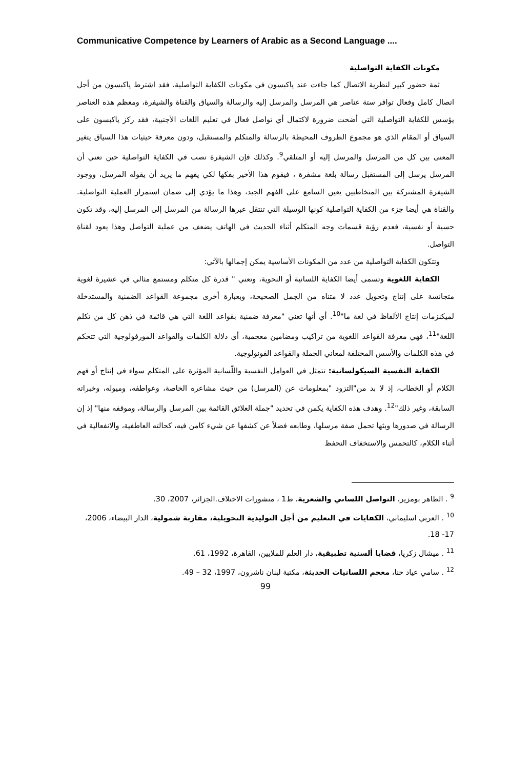Communicative Competence by Learners of Arabic as a Second Language ....
مكونات الكفاية التواصلية
ثمة حضور كبير لنظرية الاتصال كما جاءت عند ياكبسون في مكونات الكفاية التواصلية، فقد اشترط ياكبسون من أجل اتصال كامل وفعال توافر ستة عناصر هي المرسل والمرسل إليه والرسالة والسياق والقناة والشيفرة، ومعظم هذه العناصر يؤسس للكفاية التواصلية التي أضحت ضرورة لاكتمال أي تواصل فعال في تعليم اللغات الأجنبية، فقد ركز ياكبسون على السياق أو المقام الذي هو مجموع الظروف المحيطة بالرسالة والمتكلم والمستقبل، ودون معرفة حيثيات هذا السياق يتغير المعنى بين كل من المرسل والمرسل إليه أو المتلقي<sup>9</sup>. وكذلك فإن الشيفرة تصب في الكفاية التواصلية حين تعني أن المرسل يرسل إلى المستقبل رسالة بلغة مشفرة ، فيقوم هذا الأخير بفكها لكي يفهم ما يريد أن يقوله المرسل، ووجود الشيفرة المشتركة بين المتخاطبين يعين السامع على الفهم الجيد، وهذا ما يؤدي إلى ضمان استمرار العملية التواصلية. والقناة هي أيضا جزء من الكفاية التواصلية كونها الوسيلة التي تنتقل عبرها الرسالة من المرسل إلى المرسل إليه، وقد تكون حسية أو نفسية، فعدم رؤية قسمات وجه المتكلم أثناء الحديث في الهاتف يضعف من عملية التواصل وهذا يعود لقناة التواصل.
وتتكون الكفاية التواصلية من عدد من المكونات الأساسية يمكن إجمالها بالآتي:
الكفاية اللغوية وتسمى أيضا الكفاية اللسانية أو النحوية، وتعني " قدرة كل متكلم ومستمع مثالي في عشيرة لغوية متجانسة على إنتاج وتحويل عدد لا متناه من الجمل الصحيحة، وبعبارة أخرى مجموعة القواعد الضمنية والمستدخلة لميكنزمات إنتاج الألفاظ في لغة ما"<sup>10</sup>. أي أنها تعني "معرفة ضمنية بقواعد اللغة التي هي قائمة في ذهن كل من تكلم اللغة"<sup>11</sup>، فهي معرفة القواعد اللغوية من تراكيب ومضامين معجمية، أي دلالة الكلمات والقواعد المورفولوجية التي تتحكم في هذه الكلمات والأسس المختلفة لمعاني الجملة والقواعد الفونولوجية.
الكفاية النفسية السيكولسانية: تتمثل في العوامل النفسية واللّسانية المؤثرة على المتكلم سواء في إنتاج أو فهم الكلام أو الخطاب، إذ لا بد من"التزود "بمعلومات عن (المرسل) من حيث مشاعره الخاصة، وعواطفه، وميوله، وخبراته السابقة، وغير ذلك"<sup>12</sup>. وهدف هذه الكفاية يكمن في تحديد "جملة العلائق القائمة بين المرسل والرسالة، وموقفه منها" إذ إن الرسالة في صدورها وبثها تحمل صفة مرسلها، وطابعه فضلاً عن كشفها عن شيء كامن فيه، كحالته العاطفية، والانفعالية في أثناء الكلام، كالتحمس والاستخفاف التحفظ
<sup>9</sup> . الطاهر بومزير، التواصل اللساني والشعرية، ط1 ، منشورات الاختلاف.الجزائر، 2007، 30.
<sup>10</sup> . العربي اسليماني، الكفايات في التعليم من أجل التوليدية التحويلية، مقاربة شمولية، الدار البيضاء، 2006، 17- 18.
<sup>11</sup> . ميشال زكريا، قضايا ألسنية تطبيقية، دار العلم للملايين، القاهرة، 1992، 61.
<sup>12</sup> . سامي عياد حنا، معجم اللسانيات الحديثة، مكتبة لبنان ناشرون، 1997، 32 – 49.
99